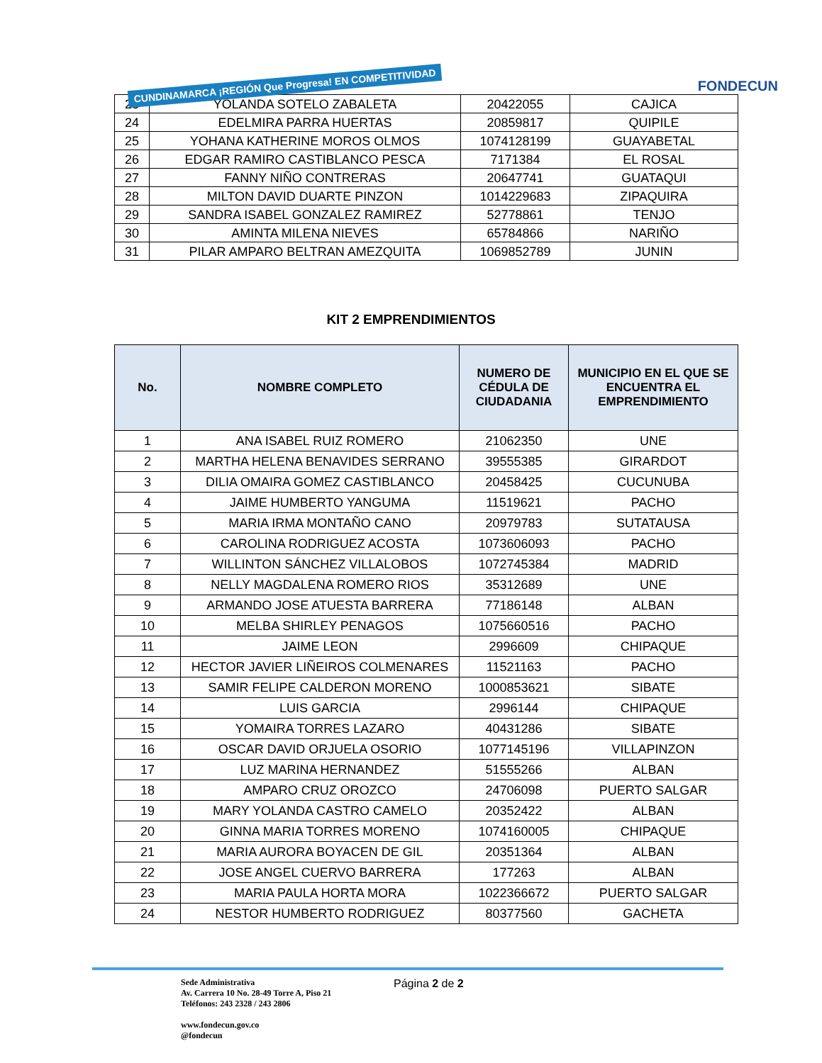CUNDINAMARCA ¡REGIÓN Que Progresa! EN COMPETITIVIDAD
FONDECUN
| 23 | YOLANDA SOTELO ZABALETA | 20422055 | CAJICA |
| 24 | EDELMIRA PARRA HUERTAS | 20859817 | QUIPILE |
| 25 | YOHANA KATHERINE MOROS OLMOS | 1074128199 | GUAYABETAL |
| 26 | EDGAR RAMIRO CASTIBLANCO PESCA | 7171384 | EL ROSAL |
| 27 | FANNY NIÑO CONTRERAS | 20647741 | GUATAQUI |
| 28 | MILTON DAVID DUARTE PINZON | 1014229683 | ZIPAQUIRA |
| 29 | SANDRA ISABEL GONZALEZ RAMIREZ | 52778861 | TENJO |
| 30 | AMINTA MILENA NIEVES | 65784866 | NARIÑO |
| 31 | PILAR AMPARO BELTRAN AMEZQUITA | 1069852789 | JUNIN |
KIT 2 EMPRENDIMIENTOS
| No. | NOMBRE COMPLETO | NUMERO DE CÉDULA DE CIUDADANIA | MUNICIPIO EN EL QUE SE ENCUENTRA EL EMPRENDIMIENTO |
| --- | --- | --- | --- |
| 1 | ANA ISABEL RUIZ ROMERO | 21062350 | UNE |
| 2 | MARTHA HELENA BENAVIDES SERRANO | 39555385 | GIRARDOT |
| 3 | DILIA OMAIRA GOMEZ CASTIBLANCO | 20458425 | CUCUNUBA |
| 4 | JAIME HUMBERTO YANGUMA | 11519621 | PACHO |
| 5 | MARIA IRMA MONTAÑO CANO | 20979783 | SUTATAUSA |
| 6 | CAROLINA RODRIGUEZ ACOSTA | 1073606093 | PACHO |
| 7 | WILLINTON SÁNCHEZ VILLALOBOS | 1072745384 | MADRID |
| 8 | NELLY MAGDALENA ROMERO RIOS | 35312689 | UNE |
| 9 | ARMANDO JOSE ATUESTA BARRERA | 77186148 | ALBAN |
| 10 | MELBA SHIRLEY PENAGOS | 1075660516 | PACHO |
| 11 | JAIME LEON | 2996609 | CHIPAQUE |
| 12 | HECTOR JAVIER LIÑEIROS COLMENARES | 11521163 | PACHO |
| 13 | SAMIR FELIPE CALDERON MORENO | 1000853621 | SIBATE |
| 14 | LUIS GARCIA | 2996144 | CHIPAQUE |
| 15 | YOMAIRA TORRES LAZARO | 40431286 | SIBATE |
| 16 | OSCAR DAVID ORJUELA OSORIO | 1077145196 | VILLAPINZON |
| 17 | LUZ MARINA HERNANDEZ | 51555266 | ALBAN |
| 18 | AMPARO CRUZ OROZCO | 24706098 | PUERTO SALGAR |
| 19 | MARY YOLANDA CASTRO CAMELO | 20352422 | ALBAN |
| 20 | GINNA MARIA TORRES MORENO | 1074160005 | CHIPAQUE |
| 21 | MARIA AURORA BOYACEN DE GIL | 20351364 | ALBAN |
| 22 | JOSE ANGEL CUERVO BARRERA | 177263 | ALBAN |
| 23 | MARIA PAULA HORTA MORA | 1022366672 | PUERTO SALGAR |
| 24 | NESTOR HUMBERTO RODRIGUEZ | 80377560 | GACHETA |
Sede Administrativa
Av. Carrera 10 No. 28-49 Torre A, Piso 21
Teléfonos: 243 2328 / 243 2806
www.fondecun.gov.co
@fondecun
Página 2 de 2